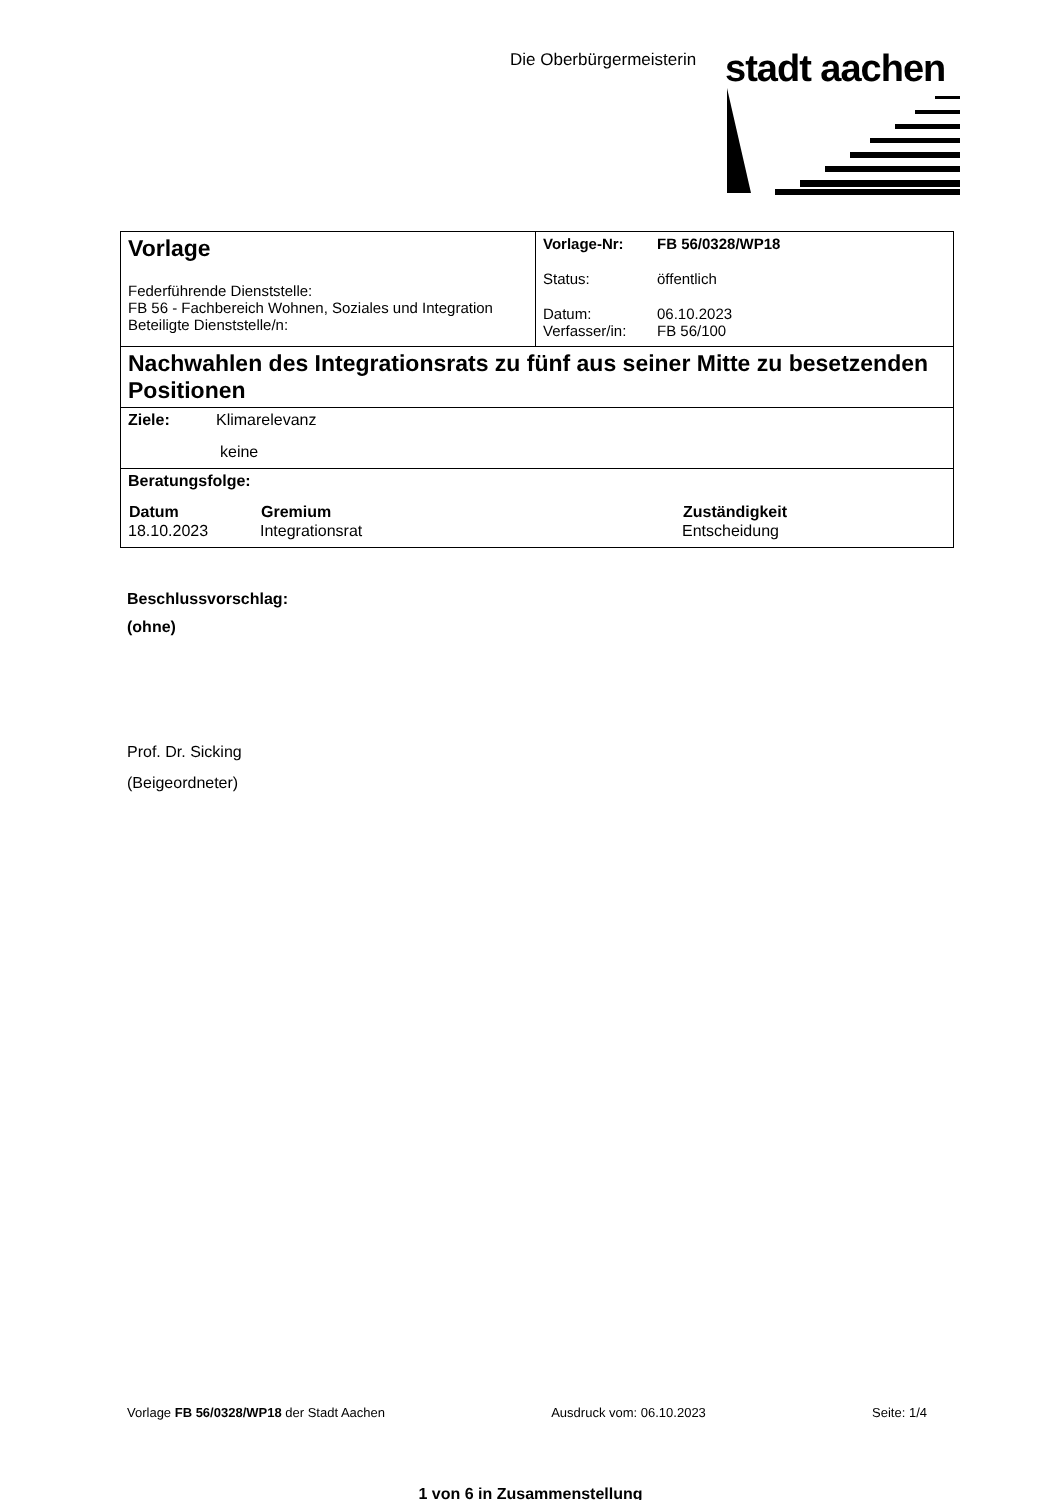Die Oberbürgermeisterin stadt aachen
| Vorlage Federführende Dienststelle: FB 56 - Fachbereich Wohnen, Soziales und Integration Beteiligte Dienststelle/n: | / Vorlage-Nr: / FB 56/0328/WP18 / / Status: / öffentlich / / Datum: Verfasser/in: / 06.10.2023 FB 56/100 / |
| Nachwahlen des Integrationsrats zu fünf aus seiner Mitte zu besetzenden Positionen | |
| Ziele: Klimarelevanz keine | |
| Beratungsfolge: / Datum / Gremium / Zuständigkeit / / --- / --- / --- / / 18.10.2023 / Integrationsrat / Entscheidung / | |
Beschlussvorschlag:
(ohne)
Prof. Dr. Sicking
(Beigeordneter)
Vorlage FB 56/0328/WP18 der Stadt Aachen Ausdruck vom: 06.10.2023 Seite: 1/4
1 von 6 in Zusammenstellung